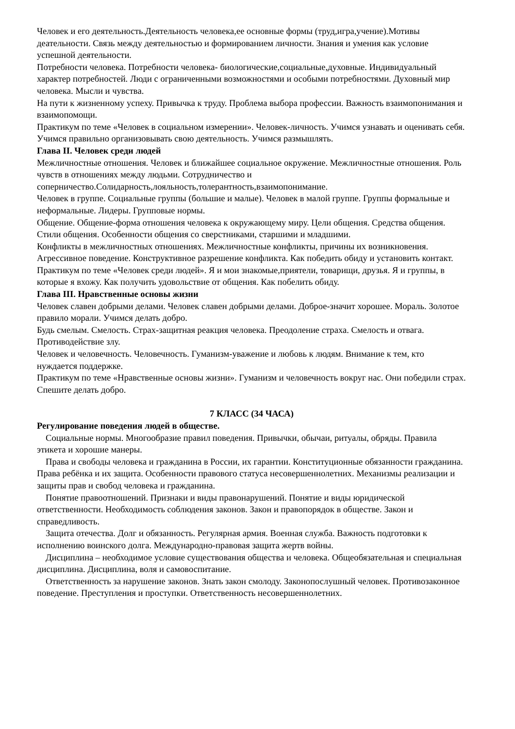Человек и его деятельность.Деятельность человека,ее основные формы (труд,игра,учение).Мотивы деательности. Связь между деятельностью и формированием личности. Знания и умения как условие успешной деятельности.
Потребности человека. Потребности человека- биологические,социальные,духовные. Индивидуальный характер потребностей. Люди с ограниченными возможностями и особыми потребностями. Духовный мир человека. Мысли и чувства.
На пути к жизненному успеху. Привычка к труду. Проблема выбора профессии. Важность взаимопонимания и взаимопомощи.
Практикум по теме «Человек в социальном измерении». Человек-личность. Учимся узнавать и оценивать себя. Учимся правильно организовывать свою деятельность. Учимся размышлять.
Глава II. Человек среди людей
Межличностные отношения. Человек и ближайшее социальное окружение. Межличностные отношения. Роль чувств в отношениях между людьми. Сотрудничество и соперничество.Солидарность,лояльность,толерантность,взаимопонимание.
Человек в группе. Социальные группы (большие и малые). Человек в малой группе. Группы формальные и неформальные. Лидеры. Групповые нормы.
Общение. Общение-форма отношения человека к окружающему миру. Цели общения. Средства общения. Стили общения. Особенности общения со сверстниками, старшими и младшими.
Конфликты в межличностных отношениях. Межличностные конфликты, причины их возникновения. Агрессивное поведение. Конструктивное разрешение конфликта. Как победить обиду и установить контакт.
Практикум по теме «Человек среди людей». Я и мои знакомые,приятели, товарищи, друзья. Я и группы, в которые я вхожу. Как получить удовольствие от общения. Как побелить обиду.
Глава III. Нравственные основы жизни
Человек славен добрыми делами. Человек славен добрыми делами. Доброе-значит хорошее. Мораль. Золотое правило морали. Учимся делать добро.
Будь смелым. Смелость. Страх-защитная реакция человека. Преодоление страха. Смелость и отвага. Противодействие злу.
Человек и человечность. Человечность. Гуманизм-уважение и любовь к людям. Внимание к тем, кто нуждается поддержке.
Практикум по теме «Нравственные основы жизни». Гуманизм и человечность вокруг нас. Они победили страх. Спешите делать добро.
7 КЛАСС (34 ЧАСА)
Регулирование поведения людей в обществе.
Социальные нормы. Многообразие правил поведения. Привычки, обычаи, ритуалы, обряды. Правила этикета и хорошие манеры.
Права и свободы человека и гражданина в России, их гарантии. Конституционные обязанности гражданина. Права ребёнка и их защита. Особенности правового статуса несовершеннолетних. Механизмы реализации и защиты прав и свобод человека и гражданина.
Понятие правоотношений. Признаки и виды правонарушений. Понятие и виды юридической ответственности. Необходимость соблюдения законов. Закон и правопорядок в обществе. Закон и справедливость.
Защита отечества. Долг и обязанность. Регулярная армия. Военная служба. Важность подготовки к исполнению воинского долга. Международно-правовая защита жертв войны.
Дисциплина – необходимое условие существования общества и человека. Общеобязательная и специальная дисциплина. Дисциплина, воля и самовоспитание.
Ответственность за нарушение законов. Знать закон смолоду. Законопослушный человек. Противозаконное поведение. Преступления и проступки. Ответственность несовершеннолетних.